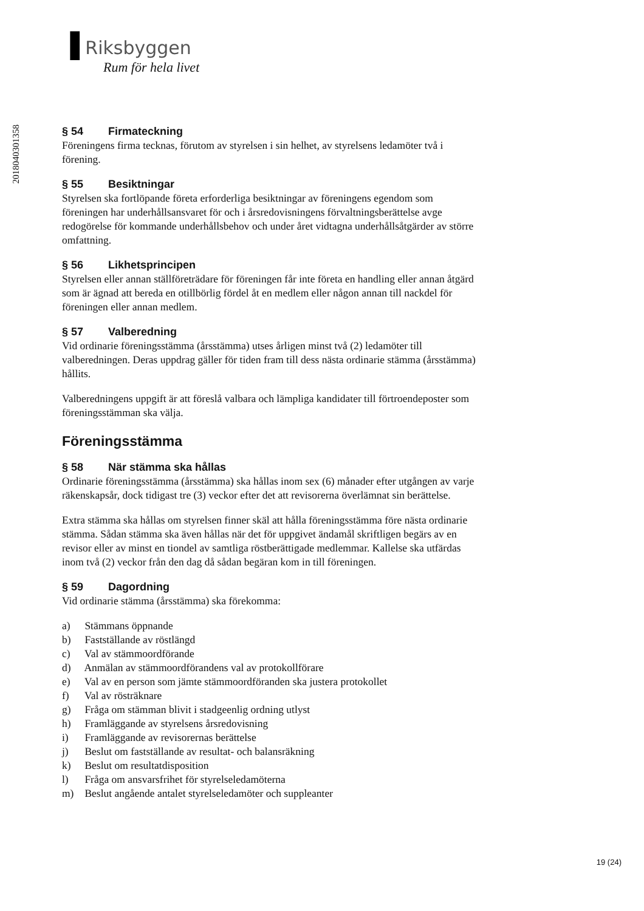▐ Riksbyggen
Rum för hela livet
201804030135​8
§ 54 Firmateckning
Föreningens firma tecknas, förutom av styrelsen i sin helhet, av styrelsens ledamöter två i förening.
§ 55 Besiktningar
Styrelsen ska fortlöpande företa erforderliga besiktningar av föreningens egendom som föreningen har underhållsansvaret för och i årsredovisningens förvaltningsberättelse avge redogörelse för kommande underhållsbehov och under året vidtagna underhållsåtgärder av större omfattning.
§ 56 Likhetsprincipen
Styrelsen eller annan ställföreträdare för föreningen får inte företa en handling eller annan åtgärd som är ägnad att bereda en otillbörlig fördel åt en medlem eller någon annan till nackdel för föreningen eller annan medlem.
§ 57 Valberedning
Vid ordinarie föreningsstämma (årsstämma) utses årligen minst två (2) ledamöter till valberedningen. Deras uppdrag gäller för tiden fram till dess nästa ordinarie stämma (årsstämma) hållits.
Valberedningens uppgift är att föreslå valbara och lämpliga kandidater till förtroendeposter som föreningsstämman ska välja.
Föreningsstämma
§ 58 När stämma ska hållas
Ordinarie föreningsstämma (årsstämma) ska hållas inom sex (6) månader efter utgången av varje räkenskapsår, dock tidigast tre (3) veckor efter det att revisorerna överlämnat sin berättelse.
Extra stämma ska hållas om styrelsen finner skäl att hålla föreningsstämma före nästa ordinarie stämma. Sådan stämma ska även hållas när det för uppgivet ändamål skriftligen begärs av en revisor eller av minst en tiondel av samtliga röstberättigade medlemmar. Kallelse ska utfärdas inom två (2) veckor från den dag då sådan begäran kom in till föreningen.
§ 59 Dagordning
Vid ordinarie stämma (årsstämma) ska förekomma:
a) Stämmans öppnande
b) Fastställande av röstlängd
c) Val av stämmoordförande
d) Anmälan av stämmoordförandens val av protokollförare
e) Val av en person som jämte stämmoordföranden ska justera protokollet
f) Val av rösträknare
g) Fråga om stämman blivit i stadgeenlig ordning utlyst
h) Framläggande av styrelsens årsredovisning
i) Framläggande av revisorernas berättelse
j) Beslut om fastställande av resultat- och balansräkning
k) Beslut om resultatdisposition
l) Fråga om ansvarsfrihet för styrelseledamöterna
m) Beslut angående antalet styrelseledamöter och suppleanter
19 (24)